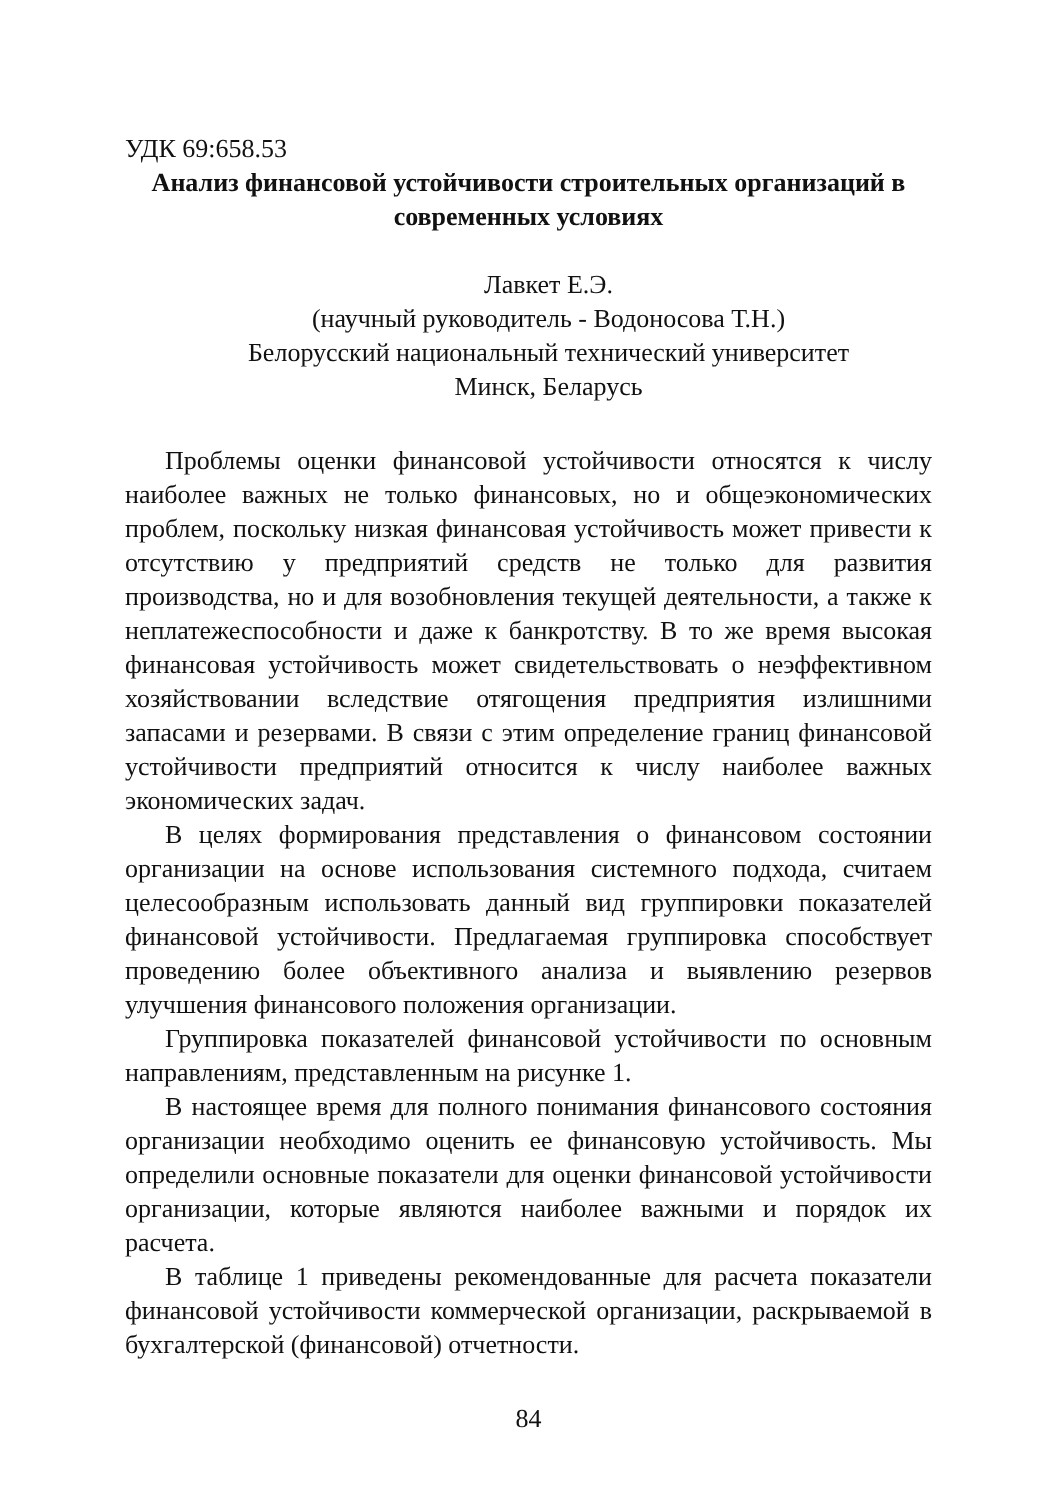УДК 69:658.53
Анализ финансовой устойчивости строительных организаций в современных условиях
Лавкет Е.Э.
(научный руководитель - Водоносова Т.Н.)
Белорусский национальный технический университет
Минск, Беларусь
Проблемы оценки финансовой устойчивости относятся к числу наиболее важных не только финансовых, но и общеэкономических проблем, поскольку низкая финансовая устойчивость может привести к отсутствию у предприятий средств не только для развития производства, но и для возобновления текущей деятельности, а также к неплатежеспособности и даже к банкротству. В то же время высокая финансовая устойчивость может свидетельствовать о неэффективном хозяйствовании вследствие отягощения предприятия излишними запасами и резервами. В связи с этим определение границ финансовой устойчивости предприятий относится к числу наиболее важных экономических задач.
В целях формирования представления о финансовом состоянии организации на основе использования системного подхода, считаем целесообразным использовать данный вид группировки показателей финансовой устойчивости. Предлагаемая группировка способствует проведению более объективного анализа и выявлению резервов улучшения финансового положения организации.
Группировка показателей финансовой устойчивости по основным направлениям, представленным на рисунке 1.
В настоящее время для полного понимания финансового состояния организации необходимо оценить ее финансовую устойчивость. Мы определили основные показатели для оценки финансовой устойчивости организации, которые являются наиболее важными и порядок их расчета.
В таблице 1 приведены рекомендованные для расчета показатели финансовой устойчивости коммерческой организации, раскрываемой в бухгалтерской (финансовой) отчетности.
84